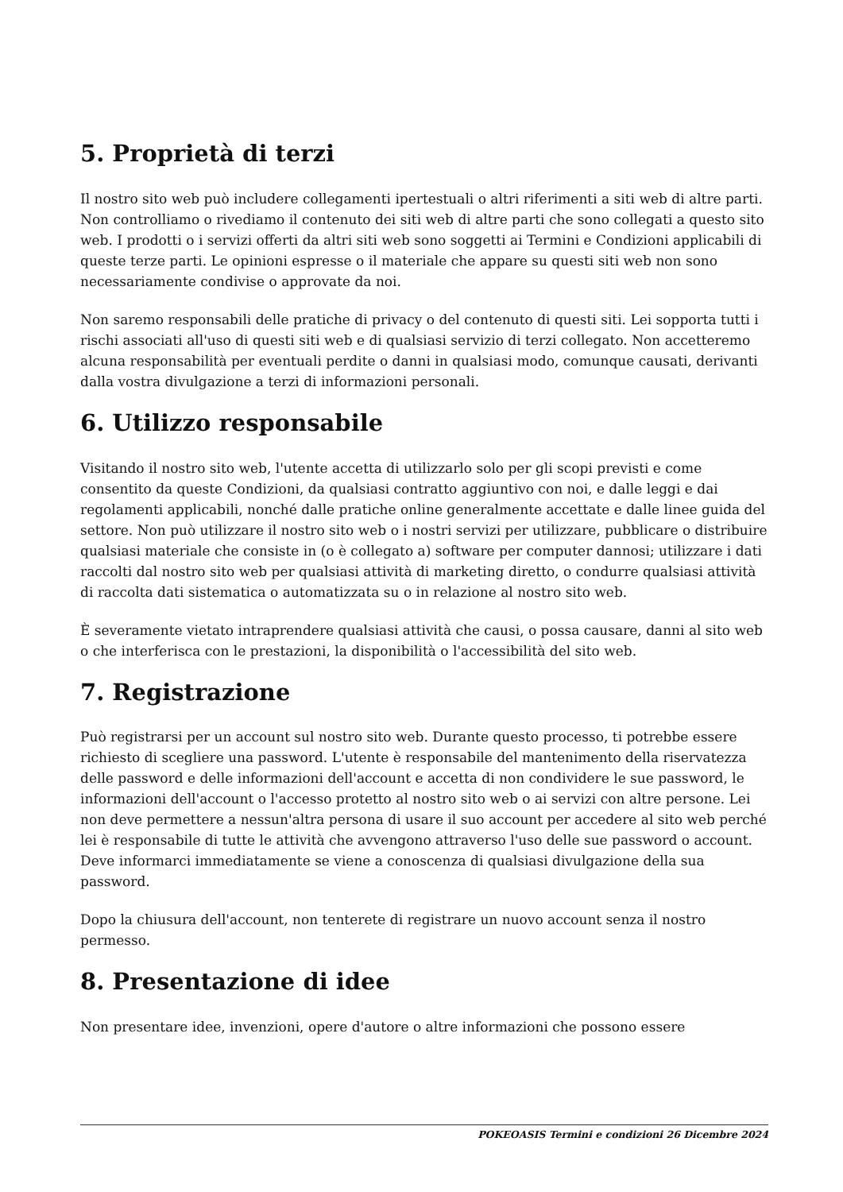5. Proprietà di terzi
Il nostro sito web può includere collegamenti ipertestuali o altri riferimenti a siti web di altre parti. Non controlliamo o rivediamo il contenuto dei siti web di altre parti che sono collegati a questo sito web. I prodotti o i servizi offerti da altri siti web sono soggetti ai Termini e Condizioni applicabili di queste terze parti. Le opinioni espresse o il materiale che appare su questi siti web non sono necessariamente condivise o approvate da noi.
Non saremo responsabili delle pratiche di privacy o del contenuto di questi siti. Lei sopporta tutti i rischi associati all'uso di questi siti web e di qualsiasi servizio di terzi collegato. Non accetteremo alcuna responsabilità per eventuali perdite o danni in qualsiasi modo, comunque causati, derivanti dalla vostra divulgazione a terzi di informazioni personali.
6. Utilizzo responsabile
Visitando il nostro sito web, l'utente accetta di utilizzarlo solo per gli scopi previsti e come consentito da queste Condizioni, da qualsiasi contratto aggiuntivo con noi, e dalle leggi e dai regolamenti applicabili, nonché dalle pratiche online generalmente accettate e dalle linee guida del settore. Non può utilizzare il nostro sito web o i nostri servizi per utilizzare, pubblicare o distribuire qualsiasi materiale che consiste in (o è collegato a) software per computer dannosi; utilizzare i dati raccolti dal nostro sito web per qualsiasi attività di marketing diretto, o condurre qualsiasi attività di raccolta dati sistematica o automatizzata su o in relazione al nostro sito web.
È severamente vietato intraprendere qualsiasi attività che causi, o possa causare, danni al sito web o che interferisca con le prestazioni, la disponibilità o l'accessibilità del sito web.
7. Registrazione
Può registrarsi per un account sul nostro sito web. Durante questo processo, ti potrebbe essere richiesto di scegliere una password. L'utente è responsabile del mantenimento della riservatezza delle password e delle informazioni dell'account e accetta di non condividere le sue password, le informazioni dell'account o l'accesso protetto al nostro sito web o ai servizi con altre persone. Lei non deve permettere a nessun'altra persona di usare il suo account per accedere al sito web perché lei è responsabile di tutte le attività che avvengono attraverso l'uso delle sue password o account. Deve informarci immediatamente se viene a conoscenza di qualsiasi divulgazione della sua password.
Dopo la chiusura dell'account, non tenterete di registrare un nuovo account senza il nostro permesso.
8. Presentazione di idee
Non presentare idee, invenzioni, opere d'autore o altre informazioni che possono essere
POKEOASIS Termini e condizioni 26 Dicembre 2024